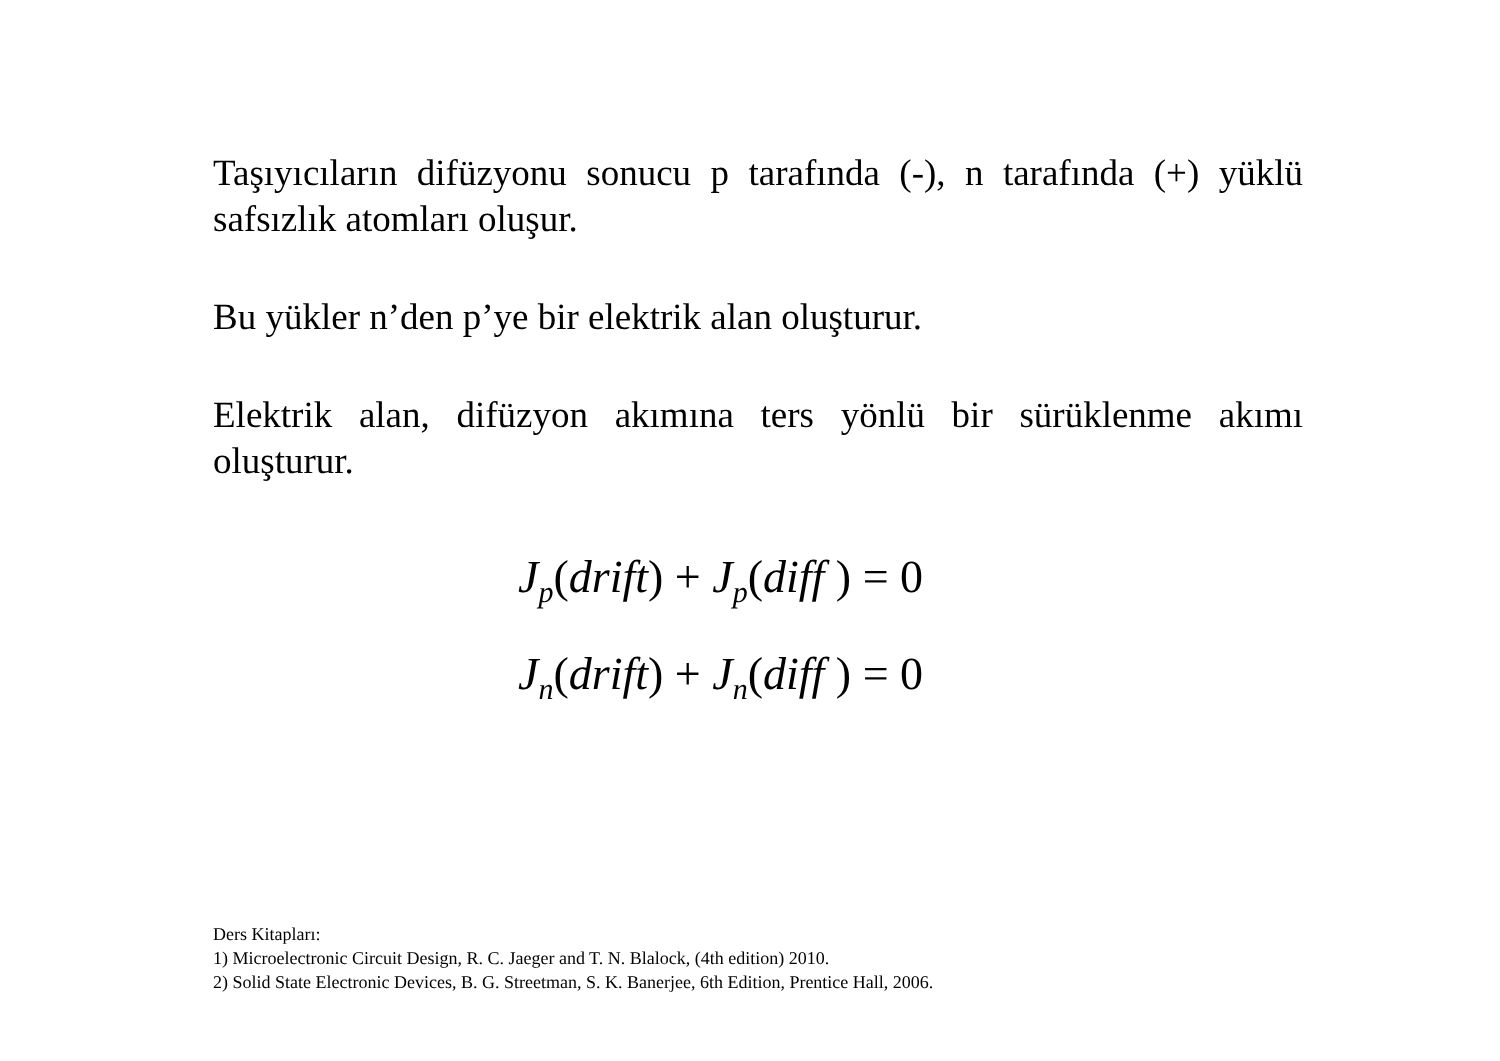Taşıyıcıların difüzyonu sonucu p tarafında (-), n tarafında (+) yüklü safsızlık atomları oluşur.
Bu yükler n’den p’ye bir elektrik alan oluşturur.
Elektrik alan, difüzyon akımına ters yönlü bir sürüklenme akımı oluşturur.
J<sub>p</sub>(drift) + J<sub>p</sub>(diff ) = 0
J<sub>n</sub>(drift) + J<sub>n</sub>(diff ) = 0
Ders Kitapları:
1) Microelectronic Circuit Design, R. C. Jaeger and T. N. Blalock, (4th edition) 2010.
2) Solid State Electronic Devices, B. G. Streetman, S. K. Banerjee, 6th Edition, Prentice Hall, 2006.